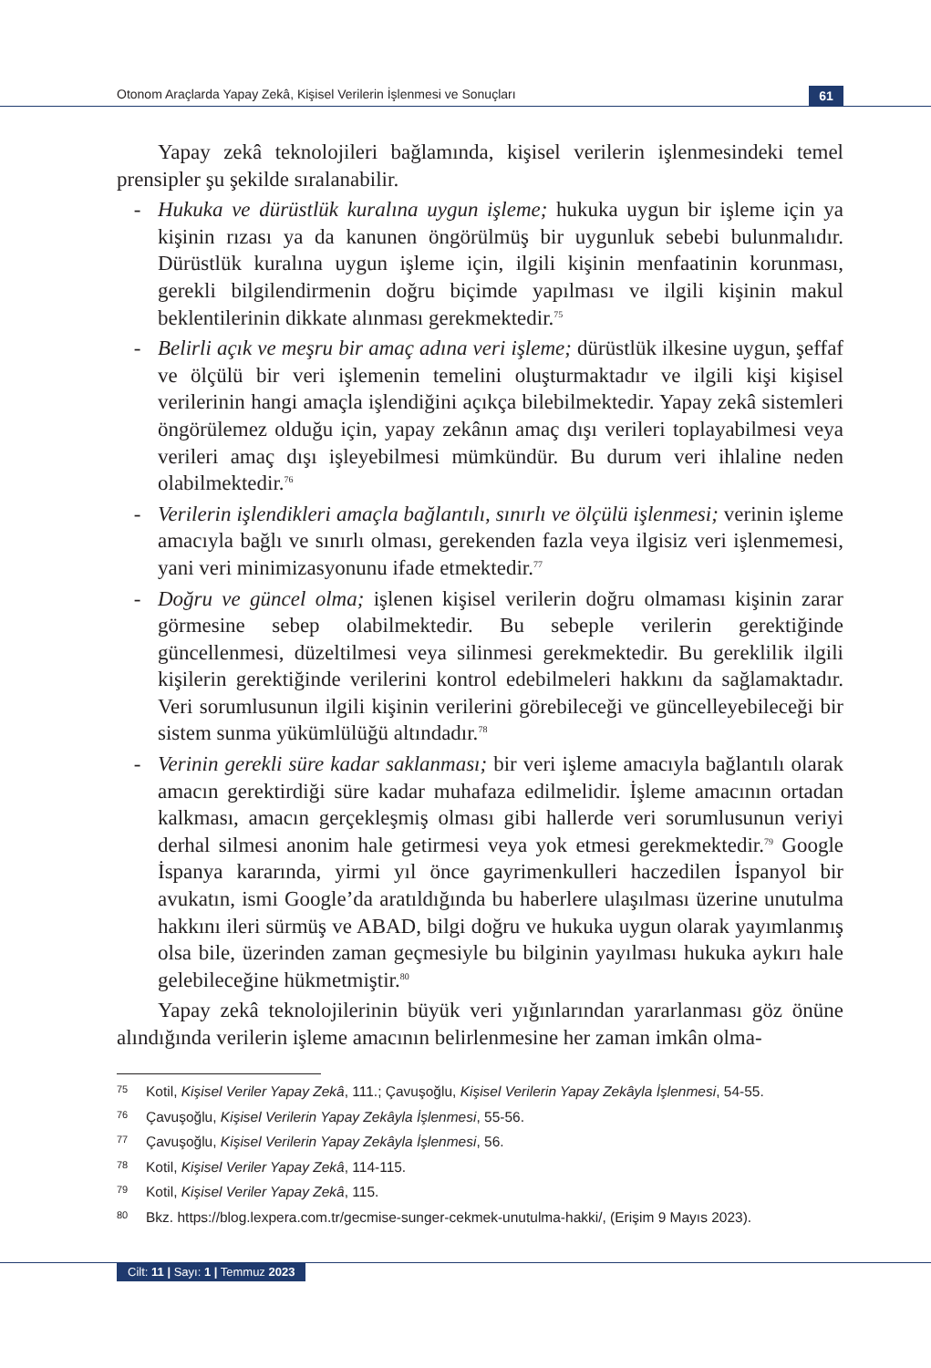Otonom Araçlarda Yapay Zekâ, Kişisel Verilerin İşlenmesi ve Sonuçları
61
Yapay zekâ teknolojileri bağlamında, kişisel verilerin işlenmesindeki temel prensipler şu şekilde sıralanabilir.
- Hukuka ve dürüstlük kuralına uygun işleme; hukuka uygun bir işleme için ya kişinin rızası ya da kanunen öngörülmüş bir uygunluk sebebi bulunmalıdır. Dürüstlük kuralına uygun işleme için, ilgili kişinin menfaatinin korunması, gerekli bilgilendirmenin doğru biçimde yapılması ve ilgili kişinin makul beklentilerinin dikkate alınması gerekmektedir.<sup>75</sup>
- Belirli açık ve meşru bir amaç adına veri işleme; dürüstlük ilkesine uygun, şeffaf ve ölçülü bir veri işlemenin temelini oluşturmaktadır ve ilgili kişi kişisel verilerinin hangi amaçla işlendiğini açıkça bilebilmektedir. Yapay zekâ sistemleri öngörülemez olduğu için, yapay zekânın amaç dışı verileri toplayabilmesi veya verileri amaç dışı işleyebilmesi mümkündür. Bu durum veri ihlaline neden olabilmektedir.<sup>76</sup>
- Verilerin işlendikleri amaçla bağlantılı, sınırlı ve ölçülü işlenmesi; verinin işleme amacıyla bağlı ve sınırlı olması, gerekenden fazla veya ilgisiz veri işlenmemesi, yani veri minimizasyonunu ifade etmektedir.<sup>77</sup>
- Doğru ve güncel olma; işlenen kişisel verilerin doğru olmaması kişinin zarar görmesine sebep olabilmektedir. Bu sebeple verilerin gerektiğinde güncellenmesi, düzeltilmesi veya silinmesi gerekmektedir. Bu gereklilik ilgili kişilerin gerektiğinde verilerini kontrol edebilmeleri hakkını da sağlamaktadır. Veri sorumlusunun ilgili kişinin verilerini görebileceği ve güncelleyebileceği bir sistem sunma yükümlülüğü altındadır.<sup>78</sup>
- Verinin gerekli süre kadar saklanması; bir veri işleme amacıyla bağlantılı olarak amacın gerektirdiği süre kadar muhafaza edilmelidir. İşleme amacının ortadan kalkması, amacın gerçekleşmiş olması gibi hallerde veri sorumlusunun veriyi derhal silmesi anonim hale getirmesi veya yok etmesi gerekmektedir.<sup>79</sup> Google İspanya kararında, yirmi yıl önce gayrimenkulleri haczedilen İspanyol bir avukatın, ismi Google’da aratıldığında bu haberlere ulaşılması üzerine unutulma hakkını ileri sürmüş ve ABAD, bilgi doğru ve hukuka uygun olarak yayımlanmış olsa bile, üzerinden zaman geçmesiyle bu bilginin yayılması hukuka aykırı hale gelebileceğine hükmetmiştir.<sup>80</sup>
Yapay zekâ teknolojilerinin büyük veri yığınlarından yararlanması göz önüne alındığında verilerin işleme amacının belirlenmesine her zaman imkân olma-
75 Kotil, Kişisel Veriler Yapay Zekâ, 111.; Çavuşoğlu, Kişisel Verilerin Yapay Zekâyla İşlenmesi, 54-55.
76 Çavuşoğlu, Kişisel Verilerin Yapay Zekâyla İşlenmesi, 55-56.
77 Çavuşoğlu, Kişisel Verilerin Yapay Zekâyla İşlenmesi, 56.
78 Kotil, Kişisel Veriler Yapay Zekâ, 114-115.
79 Kotil, Kişisel Veriler Yapay Zekâ, 115.
80 Bkz. https://blog.lexpera.com.tr/gecmise-sunger-cekmek-unutulma-hakki/, (Erişim 9 Mayıs 2023).
Cilt: 11 | Sayı: 1 | Temmuz 2023